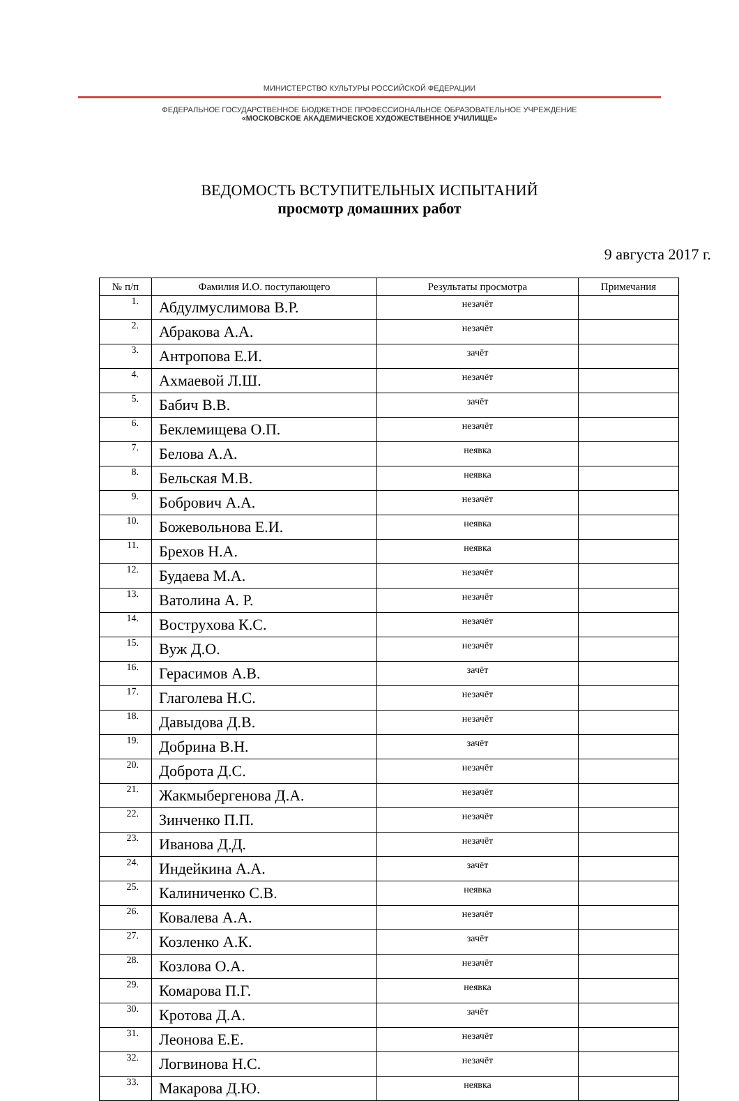МИНИСТЕРСТВО КУЛЬТУРЫ РОССИЙСКОЙ ФЕДЕРАЦИИ
ФЕДЕРАЛЬНОЕ ГОСУДАРСТВЕННОЕ БЮДЖЕТНОЕ ПРОФЕССИОНАЛЬНОЕ ОБРАЗОВАТЕЛЬНОЕ УЧРЕЖДЕНИЕ
«МОСКОВСКОЕ АКАДЕМИЧЕСКОЕ ХУДОЖЕСТВЕННОЕ УЧИЛИЩЕ»
ВЕДОМОСТЬ ВСТУПИТЕЛЬНЫХ ИСПЫТАНИЙ
просмотр домашних работ
9 августа 2017 г.
| № п/п | Фамилия И.О. поступающего | Результаты просмотра | Примечания |
| --- | --- | --- | --- |
| 1. | Абдулмуслимова В.Р. | незачёт | |
| 2. | Абракова А.А. | незачёт | |
| 3. | Антропова Е.И. | зачёт | |
| 4. | Ахмаевой Л.Ш. | незачёт | |
| 5. | Бабич В.В. | зачёт | |
| 6. | Беклемищева О.П. | незачёт | |
| 7. | Белова А.А. | неявка | |
| 8. | Бельская М.В. | неявка | |
| 9. | Бобрович А.А. | незачёт | |
| 10. | Божевольнова Е.И. | неявка | |
| 11. | Брехов Н.А. | неявка | |
| 12. | Будаева М.А. | незачёт | |
| 13. | Ватолина А. Р. | незачёт | |
| 14. | Вострухова К.С. | незачёт | |
| 15. | Вуж Д.О. | незачёт | |
| 16. | Герасимов А.В. | зачёт | |
| 17. | Глаголева Н.С. | незачёт | |
| 18. | Давыдова Д.В. | незачёт | |
| 19. | Добрина В.Н. | зачёт | |
| 20. | Доброта Д.С. | незачёт | |
| 21. | Жакмыбергенова Д.А. | незачёт | |
| 22. | Зинченко П.П. | незачёт | |
| 23. | Иванова Д.Д. | незачёт | |
| 24. | Индейкина А.А. | зачёт | |
| 25. | Калиниченко С.В. | неявка | |
| 26. | Ковалева А.А. | незачёт | |
| 27. | Козленко А.К. | зачёт | |
| 28. | Козлова О.А. | незачёт | |
| 29. | Комарова П.Г. | неявка | |
| 30. | Кротова Д.А. | зачёт | |
| 31. | Леонова Е.Е. | незачёт | |
| 32. | Логвинова Н.С. | незачёт | |
| 33. | Макарова Д.Ю. | неявка | |